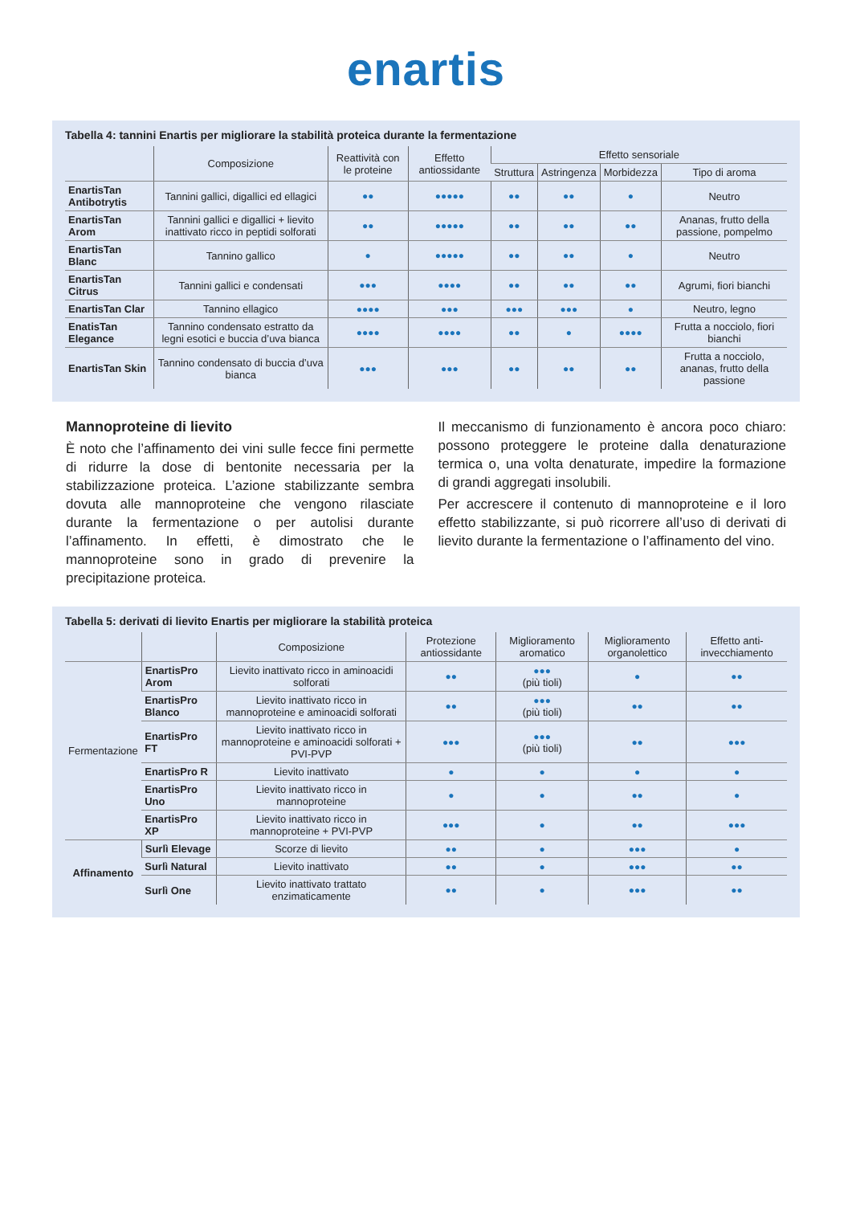enartis
Tabella 4: tannini Enartis per migliorare la stabilità proteica durante la fermentazione
| | Composizione | Reattività con le proteine | Effetto antiossidante | Effetto sensoriale | | | |
| --- | --- | --- | --- | --- | --- | --- | --- |
| | | | | Struttura | Astringenza | Morbidezza | Tipo di aroma |
| EnartisTan Antibotrytis | Tannini gallici, digallici ed ellagici | ●● | ●●●●● | ●● | ●● | ● | Neutro |
| EnartisTan Arom | Tannini gallici e digallici + lievito inattivato ricco in peptidi solforati | ●● | ●●●●● | ●● | ●● | ●● | Ananas, frutto della passione, pompelmo |
| EnartisTan Blanc | Tannino gallico | ● | ●●●●● | ●● | ●● | ● | Neutro |
| EnartisTan Citrus | Tannini gallici e condensati | ●●● | ●●●● | ●● | ●● | ●● | Agrumi, fiori bianchi |
| EnartisTan Clar | Tannino ellagico | ●●●● | ●●● | ●●● | ●●● | ● | Neutro, legno |
| EnatisTan Elegance | Tannino condensato estratto da legni esotici e buccia d’uva bianca | ●●●● | ●●●● | ●● | ● | ●●●● | Frutta a nocciolo, fiori bianchi |
| EnartisTan Skin | Tannino condensato di buccia d’uva bianca | ●●● | ●●● | ●● | ●● | ●● | Frutta a nocciolo, ananas, frutto della passione |
Mannoproteine di lievito
È noto che l’affinamento dei vini sulle fecce fini permette di ridurre la dose di bentonite necessaria per la stabilizzazione proteica. L’azione stabilizzante sembra dovuta alle mannoproteine che vengono rilasciate durante la fermentazione o per autolisi durante l’affinamento. In effetti, è dimostrato che le mannoproteine sono in grado di prevenire la precipitazione proteica.
Il meccanismo di funzionamento è ancora poco chiaro: possono proteggere le proteine dalla denaturazione termica o, una volta denaturate, impedire la formazione di grandi aggregati insolubili.
Per accrescere il contenuto di mannoproteine e il loro effetto stabilizzante, si può ricorrere all’uso di derivati di lievito durante la fermentazione o l’affinamento del vino.
Tabella 5: derivati di lievito Enartis per migliorare la stabilità proteica
| | | Composizione | Protezione antiossidante | Miglioramento aromatico | Miglioramento organolettico | Effetto anti-invecchiamento |
| --- | --- | --- | --- | --- | --- | --- |
| Fermentazione | EnartisPro Arom | Lievito inattivato ricco in aminoacidi solforati | ●● | ●●● (più tioli) | ● | ●● |
| | EnartisPro Blanco | Lievito inattivato ricco in mannoproteine e aminoacidi solforati | ●● | ●●● (più tioli) | ●● | ●● |
| | EnartisPro FT | Lievito inattivato ricco in mannoproteine e aminoacidi solforati + PVI-PVP | ●●● | ●●● (più tioli) | ●● | ●●● |
| | EnartisPro R | Lievito inattivato | ● | ● | ● | ● |
| | EnartisPro Uno | Lievito inattivato ricco in mannoproteine | ● | ● | ●● | ● |
| | EnartisPro XP | Lievito inattivato ricco in mannoproteine + PVI-PVP | ●●● | ● | ●● | ●●● |
| Affinamento | Surlì Elevage | Scorze di lievito | ●● | ● | ●●● | ● |
| | Surlì Natural | Lievito inattivato | ●● | ● | ●●● | ●● |
| | Surlì One | Lievito inattivato trattato enzimaticamente | ●● | ● | ●●● | ●● |